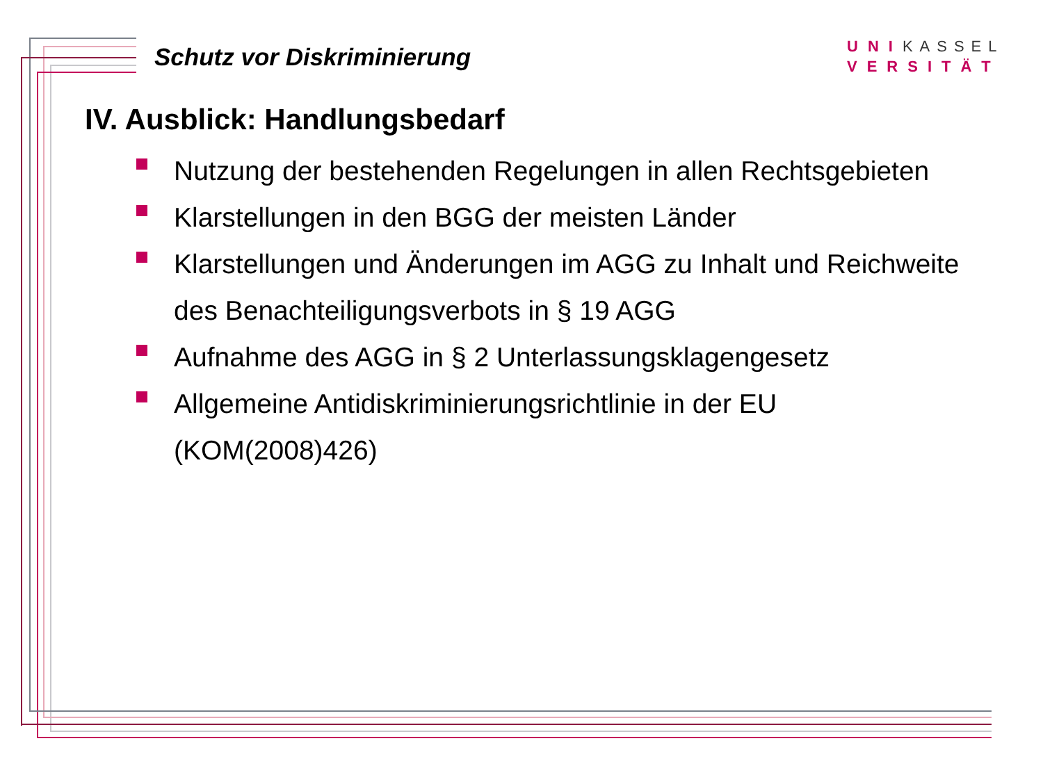Schutz vor Diskriminierung
UNIKASSEL
VERSITÄT
IV. Ausblick: Handlungsbedarf
Nutzung der bestehenden Regelungen in allen Rechtsgebieten
Klarstellungen in den BGG der meisten Länder
Klarstellungen und Änderungen im AGG zu Inhalt und Reichweite des Benachteiligungsverbots in § 19 AGG
Aufnahme des AGG in § 2 Unterlassungsklagengesetz
Allgemeine Antidiskriminierungsrichtlinie in der EU
(KOM(2008)426)